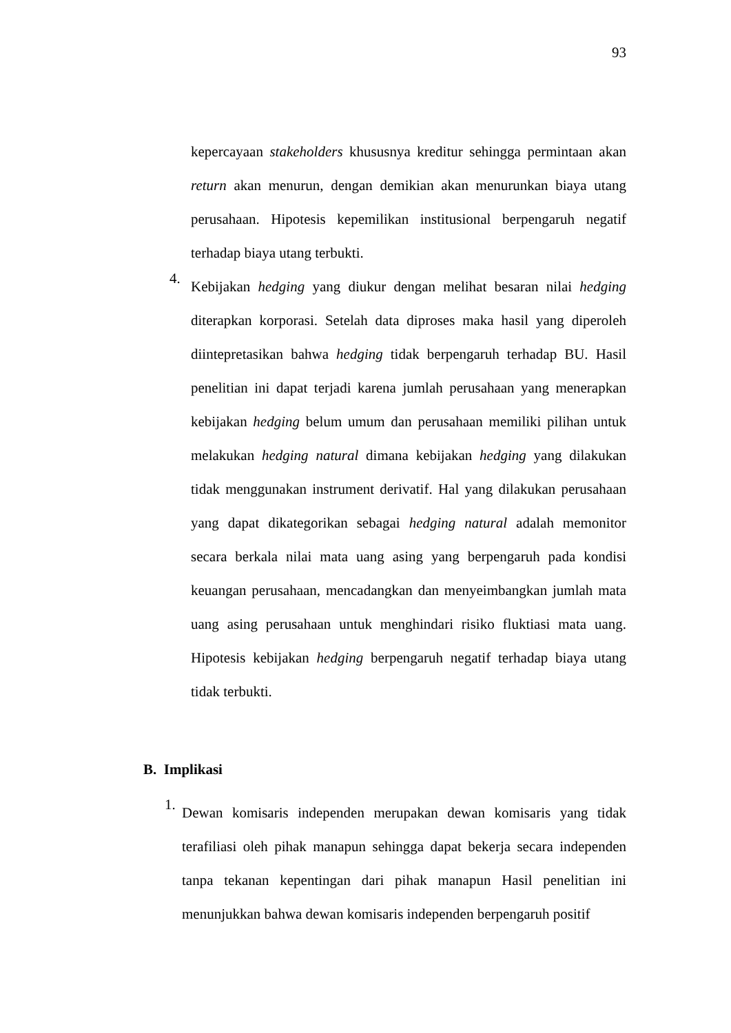93
kepercayaan stakeholders khususnya kreditur sehingga permintaan akan return akan menurun, dengan demikian akan menurunkan biaya utang perusahaan. Hipotesis kepemilikan institusional berpengaruh negatif terhadap biaya utang terbukti.
4.
Kebijakan hedging yang diukur dengan melihat besaran nilai hedging diterapkan korporasi. Setelah data diproses maka hasil yang diperoleh diintepretasikan bahwa hedging tidak berpengaruh terhadap BU. Hasil penelitian ini dapat terjadi karena jumlah perusahaan yang menerapkan kebijakan hedging belum umum dan perusahaan memiliki pilihan untuk melakukan hedging natural dimana kebijakan hedging yang dilakukan tidak menggunakan instrument derivatif. Hal yang dilakukan perusahaan yang dapat dikategorikan sebagai hedging natural adalah memonitor secara berkala nilai mata uang asing yang berpengaruh pada kondisi keuangan perusahaan, mencadangkan dan menyeimbangkan jumlah mata uang asing perusahaan untuk menghindari risiko fluktiasi mata uang. Hipotesis kebijakan hedging berpengaruh negatif terhadap biaya utang tidak terbukti.
B. Implikasi
1.
Dewan komisaris independen merupakan dewan komisaris yang tidak terafiliasi oleh pihak manapun sehingga dapat bekerja secara independen tanpa tekanan kepentingan dari pihak manapun Hasil penelitian ini menunjukkan bahwa dewan komisaris independen berpengaruh positif